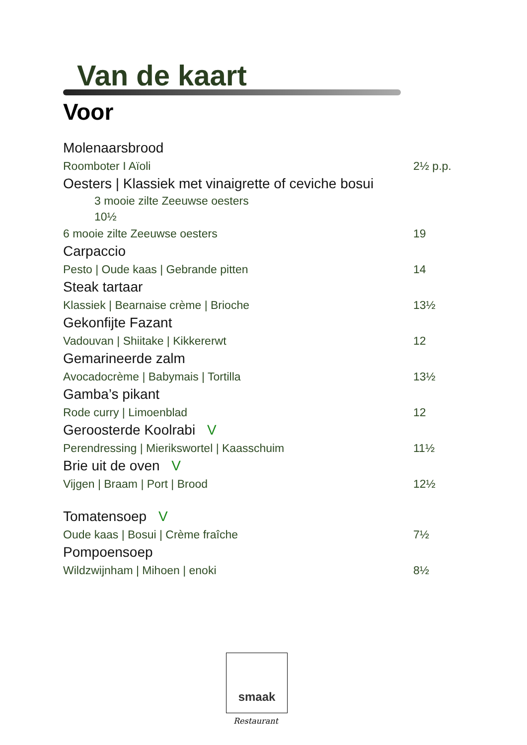Van de kaart
Voor
Molenaarsbrood
Roomboter I Aïoli 2½ p.p.
Oesters | Klassiek met vinaigrette of ceviche bosui
3 mooie zilte Zeeuwse oesters
10½
6 mooie zilte Zeeuwse oesters 19
Carpaccio
Pesto | Oude kaas | Gebrande pitten 14
Steak tartaar
Klassiek | Bearnaise crème | Brioche 13½
Gekonfijte Fazant
Vadouvan | Shiitake | Kikkererwt 12
Gemarineerde zalm
Avocadocrème | Babymais | Tortilla 13½
Gamba’s pikant
Rode curry | Limoenblad 12
Geroosterde Koolrabi V
Perendressing | Mierikswortel | Kaasschuim 11½
Brie uit de oven V
Vijgen | Braam | Port | Brood 12½
Tomatensoep V
Oude kaas | Bosui | Crème fraîche 7½
Pompoensoep
Wildzwijnham | Mihoen | enoki 8½
smaak
Restaurant